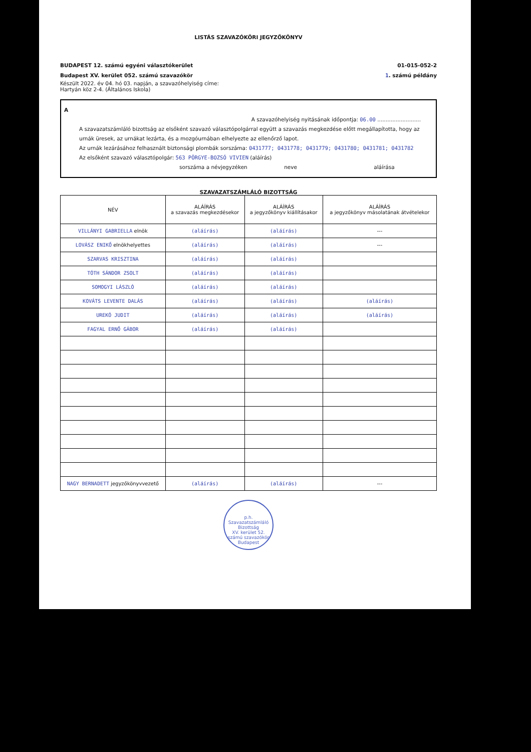LISTÁS SZAVAZÓKÖRI JEGYZŐKÖNYV
BUDAPEST 12. számú egyéni választókerület 01-015-052-2
Budapest XV. kerület 052. számú szavazókör 1. számú példány
Készült 2022. év 04. hó 03. napján, a szavazóhelyiség címe:
Hartyán köz 2-4. (Általános Iskola)
A
A szavazóhelyiség nyitásának időpontja: 06.00 ..........................
A szavazatszámláló bizottság az elsőként szavazó választópolgárral együtt a szavazás megkezdése előtt megállapította, hogy az urnák üresek, az urnákat lezárta, és a mozgóurnában elhelyezte az ellenőrző lapot.
Az urnák lezárásához felhasznált biztonsági plombák sorszáma: 0431777; 0431778; 0431779; 0431780; 0431781; 0431782
Az elsőként szavazó választópolgár: 563 PÖRGYE-BOZSÓ VIVIEN (aláírás)
sorszáma a névjegyzéken neve aláírása
SZAVAZATSZÁMLÁLÓ BIZOTTSÁG
| NÉV | ALÁÍRÁS a szavazás megkezdésekor | ALÁÍRÁS a jegyzőkönyv kiállításakor | ALÁÍRÁS a jegyzőkönyv másolatának átvételekor |
| --- | --- | --- | --- |
| VILLÁNYI GABRIELLA elnök | (aláírás) | (aláírás) | --- |
| LOVÁSZ ENIKŐ elnökhelyettes | (aláírás) | (aláírás) | --- |
| SZARVAS KRISZTINA | (aláírás) | (aláírás) | |
| TÓTH SÁNDOR ZSOLT | (aláírás) | (aláírás) | |
| SOMOGYI LÁSZLÓ | (aláírás) | (aláírás) | |
| KOVÁTS LEVENTE DALÁS | (aláírás) | (aláírás) | (aláírás) |
| UREKÓ JUDIT | (aláírás) | (aláírás) | (aláírás) |
| FAGYAL ERNŐ GÁBOR | (aláírás) | (aláírás) | |
| NAGY BERNADETT jegyzőkönyvvezető | (aláírás) | (aláírás) | --- |
p.h.
Szavazatszámláló Bizottság
XV. kerület 52. számú szavazókör
Budapest